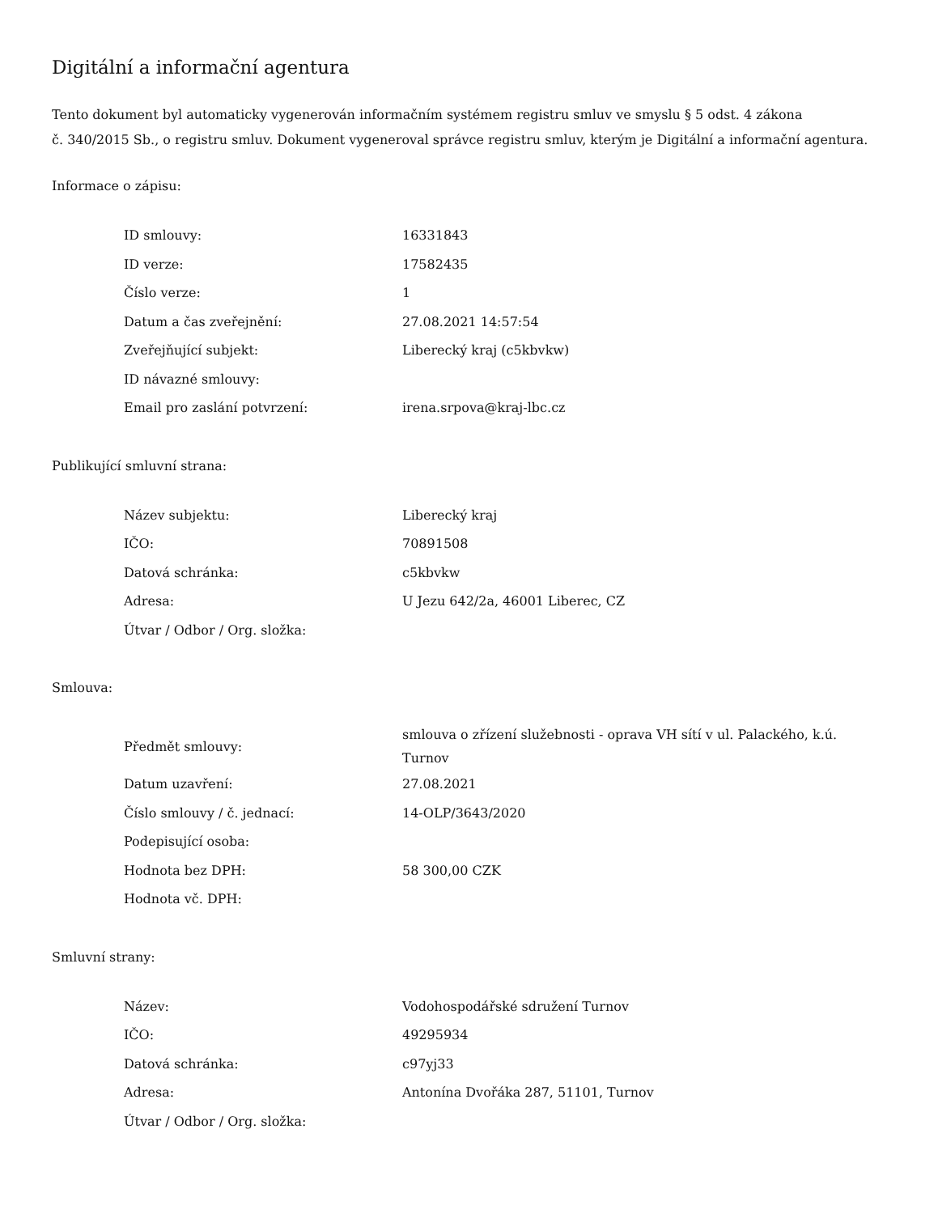Digitální a informační agentura
Tento dokument byl automaticky vygenerován informačním systémem registru smluv ve smyslu § 5 odst. 4 zákona
č. 340/2015 Sb., o registru smluv. Dokument vygeneroval správce registru smluv, kterým je Digitální a informační agentura.
Informace o zápisu:
| ID smlouvy: | 16331843 |
| ID verze: | 17582435 |
| Číslo verze: | 1 |
| Datum a čas zveřejnění: | 27.08.2021 14:57:54 |
| Zveřejňující subjekt: | Liberecký kraj (c5kbvkw) |
| ID návazné smlouvy: | |
| Email pro zaslání potvrzení: | irena.srpova@kraj-lbc.cz |
Publikující smluvní strana:
| Název subjektu: | Liberecký kraj |
| IČO: | 70891508 |
| Datová schránka: | c5kbvkw |
| Adresa: | U Jezu 642/2a, 46001 Liberec, CZ |
| Útvar / Odbor / Org. složka: | |
Smlouva:
| Předmět smlouvy: | smlouva o zřízení služebnosti - oprava VH sítí v ul. Palackého, k.ú. Turnov |
| Datum uzavření: | 27.08.2021 |
| Číslo smlouvy / č. jednací: | 14-OLP/3643/2020 |
| Podepisující osoba: | |
| Hodnota bez DPH: | 58 300,00 CZK |
| Hodnota vč. DPH: | |
Smluvní strany:
| Název: | Vodohospodářské sdružení Turnov |
| IČO: | 49295934 |
| Datová schránka: | c97yj33 |
| Adresa: | Antonína Dvořáka 287, 51101, Turnov |
| Útvar / Odbor / Org. složka: | |